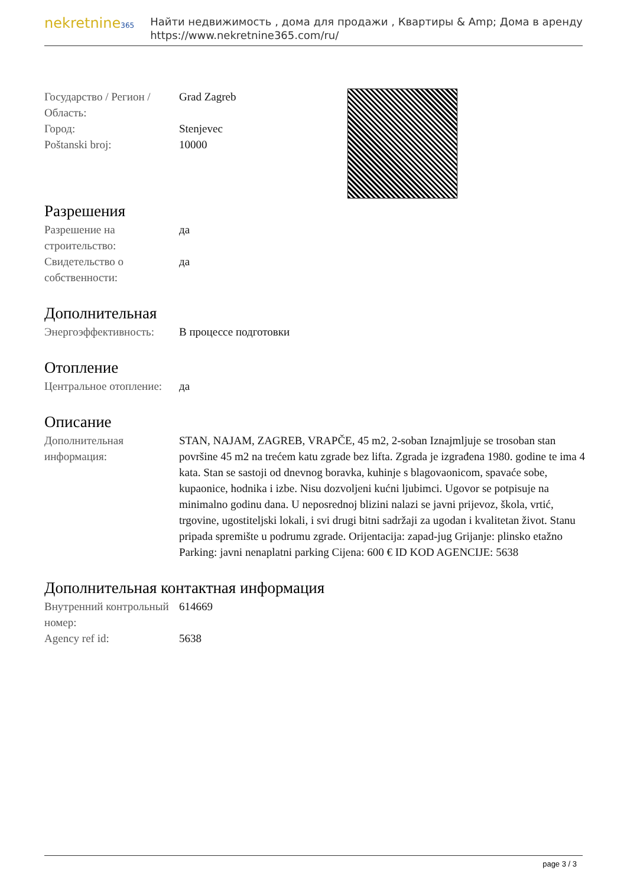nekretnine365
Найти недвижимость , дома для продажи , Квартиры & Amp; Дома в аренду
https://www.nekretnine365.com/ru/
| Государство / Регион / Область: | Grad Zagreb |
| Город: | Stenjevec |
| Poštanski broj: | 10000 |
Разрешения
| Разрешение на строительство: | да |
| Свидетельство о собственности: | да |
Дополнительная
| Энергоэффективность: | В процессе подготовки |
Отопление
| Центральное отопление: | да |
Описание
| Дополнительная информация: | STAN, NAJAM, ZAGREB, VRAPČE, 45 m2, 2-soban Iznajmljuje se trosoban stan površine 45 m2 na trećem katu zgrade bez lifta. Zgrada je izgrađena 1980. godine te ima 4 kata. Stan se sastoji od dnevnog boravka, kuhinje s blagovaonicom, spavaće sobe, kupaonice, hodnika i izbe. Nisu dozvoljeni kućni ljubimci. Ugovor se potpisuje na minimalno godinu dana. U neposrednoj blizini nalazi se javni prijevoz, škola, vrtić, trgovine, ugostiteljski lokali, i svi drugi bitni sadržaji za ugodan i kvalitetan život. Stanu pripada spremište u podrumu zgrade. Orijentacija: zapad-jug Grijanje: plinsko etažno Parking: javni nenaplatni parking Cijena: 600 € ID KOD AGENCIJE: 5638 |
Дополнительная контактная информация
| Внутренний контрольный номер: | 614669 |
| Agency ref id: | 5638 |
page 3 / 3